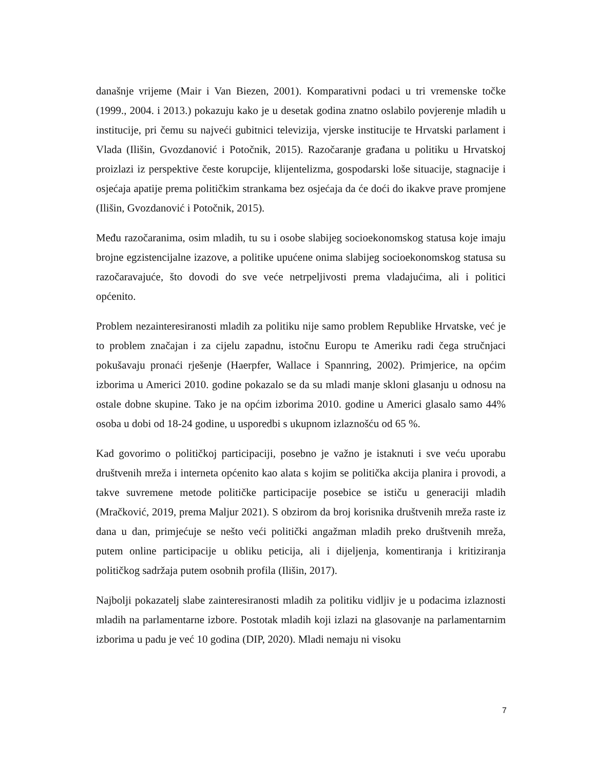današnje vrijeme (Mair i Van Biezen, 2001). Komparativni podaci u tri vremenske točke (1999., 2004. i 2013.) pokazuju kako je u desetak godina znatno oslabilo povjerenje mladih u institucije, pri čemu su najveći gubitnici televizija, vjerske institucije te Hrvatski parlament i Vlada (Ilišin, Gvozdanović i Potočnik, 2015). Razočaranje građana u politiku u Hrvatskoj proizlazi iz perspektive česte korupcije, klijentelizma, gospodarski loše situacije, stagnacije i osjećaja apatije prema političkim strankama bez osjećaja da će doći do ikakve prave promjene (Ilišin, Gvozdanović i Potočnik, 2015).
Među razočaranima, osim mladih, tu su i osobe slabijeg socioekonomskog statusa koje imaju brojne egzistencijalne izazove, a politike upućene onima slabijeg socioekonomskog statusa su razočaravajuće, što dovodi do sve veće netrpeljivosti prema vladajućima, ali i politici općenito.
Problem nezainteresiranosti mladih za politiku nije samo problem Republike Hrvatske, već je to problem značajan i za cijelu zapadnu, istočnu Europu te Ameriku radi čega stručnjaci pokušavaju pronaći rješenje (Haerpfer, Wallace i Spannring, 2002). Primjerice, na općim izborima u Americi 2010. godine pokazalo se da su mladi manje skloni glasanju u odnosu na ostale dobne skupine. Tako je na općim izborima 2010. godine u Americi glasalo samo 44% osoba u dobi od 18-24 godine, u usporedbi s ukupnom izlaznošću od 65 %.
Kad govorimo o političkoj participaciji, posebno je važno je istaknuti i sve veću uporabu društvenih mreža i interneta općenito kao alata s kojim se politička akcija planira i provodi, a takve suvremene metode političke participacije posebice se ističu u generaciji mladih (Mračković, 2019, prema Maljur 2021). S obzirom da broj korisnika društvenih mreža raste iz dana u dan, primjećuje se nešto veći politički angažman mladih preko društvenih mreža, putem online participacije u obliku peticija, ali i dijeljenja, komentiranja i kritiziranja političkog sadržaja putem osobnih profila (Ilišin, 2017).
Najbolji pokazatelj slabe zainteresiranosti mladih za politiku vidljiv je u podacima izlaznosti mladih na parlamentarne izbore. Postotak mladih koji izlazi na glasovanje na parlamentarnim izborima u padu je već 10 godina (DIP, 2020). Mladi nemaju ni visoku
7